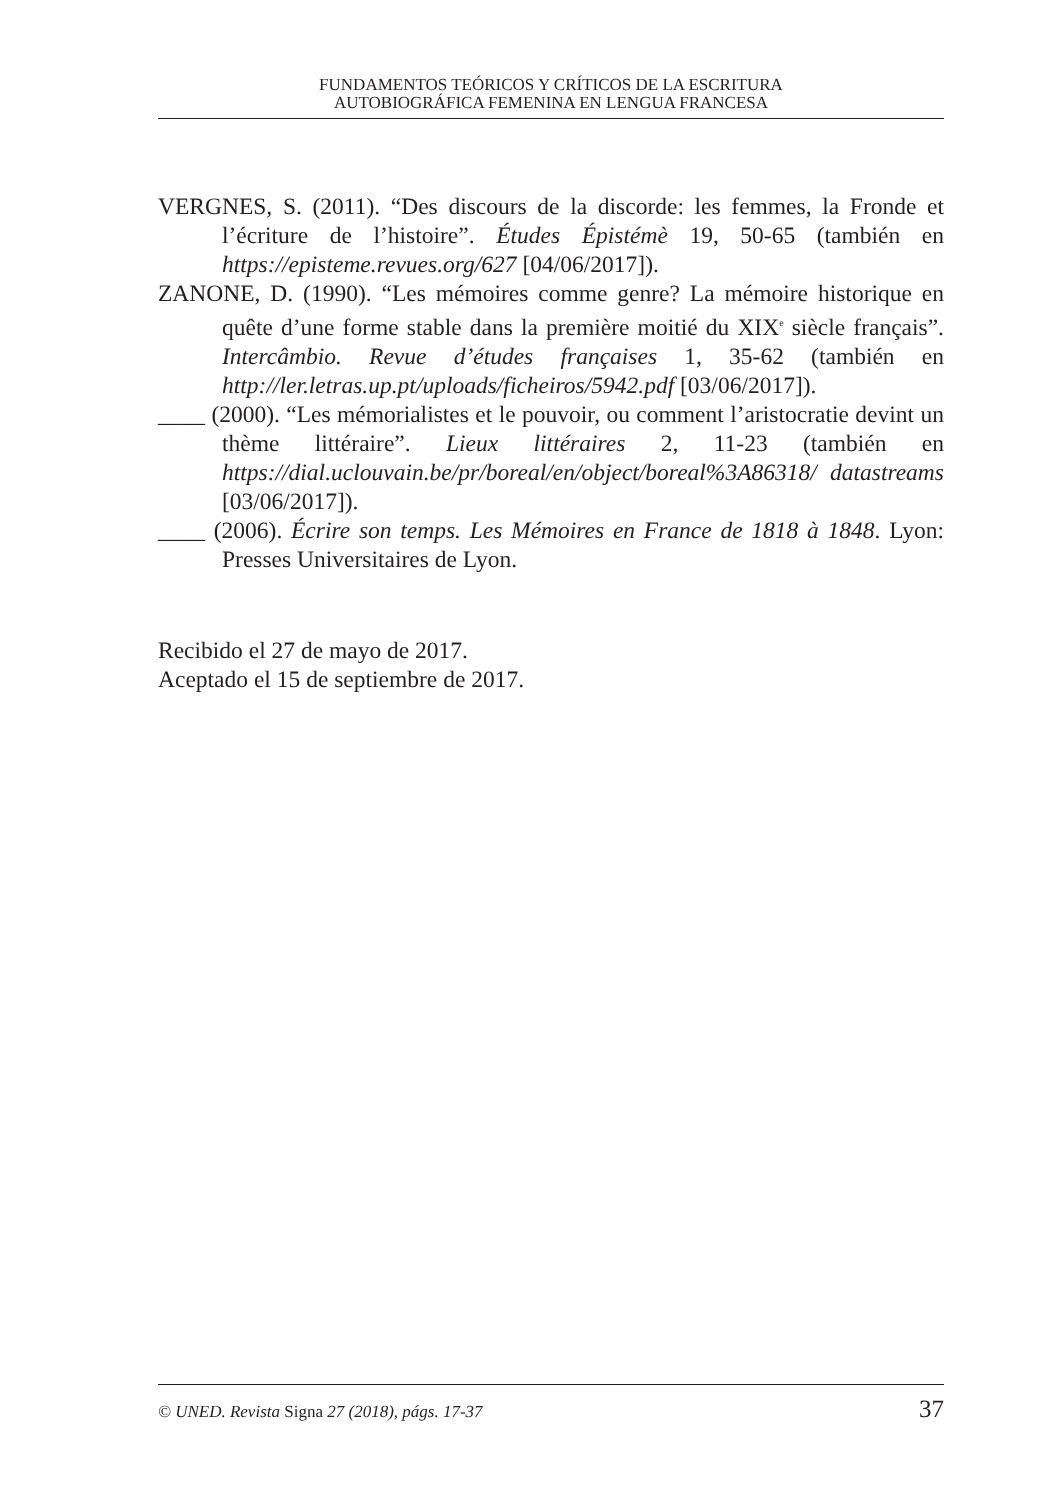FUNDAMENTOS TEÓRICOS Y CRÍTICOS DE LA ESCRITURA
AUTOBIOGRÁFICA FEMENINA EN LENGUA FRANCESA
VERGNES, S. (2011). “Des discours de la discorde: les femmes, la Fronde et l’écriture de l’histoire”. Études Épistémè 19, 50-65 (también en https://episteme.revues.org/627 [04/06/2017]).
ZANONE, D. (1990). “Les mémoires comme genre? La mémoire historique en quête d’une forme stable dans la première moitié du XIX<sup>e</sup> siècle français”. Intercâmbio. Revue d’études françaises 1, 35-62 (también en http://ler.letras.up.pt/uploads/ficheiros/5942.pdf [03/06/2017]).
____ (2000). “Les mémorialistes et le pouvoir, ou comment l’aristocratie devint un thème littéraire”. Lieux littéraires 2, 11-23 (también en https://dial.uclouvain.be/pr/boreal/en/object/boreal%3A86318/ datastreams [03/06/2017]).
____ (2006). Écrire son temps. Les Mémoires en France de 1818 à 1848. Lyon: Presses Universitaires de Lyon.
Recibido el 27 de mayo de 2017.
Aceptado el 15 de septiembre de 2017.
© UNED. Revista Signa 27 (2018), págs. 17-37 37